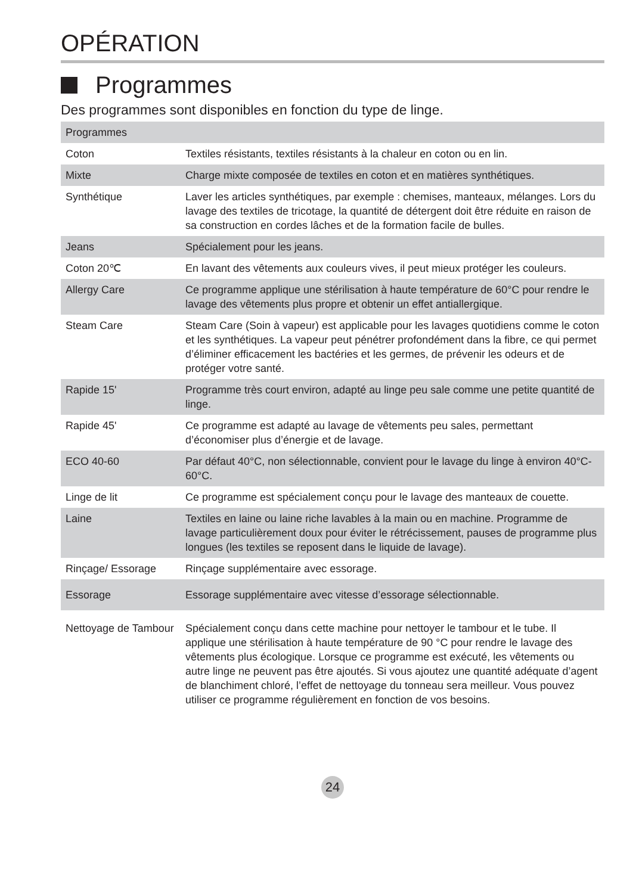OPÉRATION
Programmes
Des programmes sont disponibles en fonction du type de linge.
| Programmes | |
| --- | --- |
| Coton | Textiles résistants, textiles résistants à la chaleur en coton ou en lin. |
| Mixte | Charge mixte composée de textiles en coton et en matières synthétiques. |
| Synthétique | Laver les articles synthétiques, par exemple : chemises, manteaux, mélanges. Lors du lavage des textiles de tricotage, la quantité de détergent doit être réduite en raison de sa construction en cordes lâches et de la formation facile de bulles. |
| Jeans | Spécialement pour les jeans. |
| Coton 20℃ | En lavant des vêtements aux couleurs vives, il peut mieux protéger les couleurs. |
| Allergy Care | Ce programme applique une stérilisation à haute température de 60°C pour rendre le lavage des vêtements plus propre et obtenir un effet antiallergique. |
| Steam Care | Steam Care (Soin à vapeur) est applicable pour les lavages quotidiens comme le coton et les synthétiques. La vapeur peut pénétrer profondément dans la fibre, ce qui permet d’éliminer efficacement les bactéries et les germes, de prévenir les odeurs et de protéger votre santé. |
| Rapide 15' | Programme très court environ, adapté au linge peu sale comme une petite quantité de linge. |
| Rapide 45' | Ce programme est adapté au lavage de vêtements peu sales, permettant d’économiser plus d’énergie et de lavage. |
| ECO 40-60 | Par défaut 40°C, non sélectionnable, convient pour le lavage du linge à environ 40°C-60°C. |
| Linge de lit | Ce programme est spécialement conçu pour le lavage des manteaux de couette. |
| Laine | Textiles en laine ou laine riche lavables à la main ou en machine. Programme de lavage particulièrement doux pour éviter le rétrécissement, pauses de programme plus longues (les textiles se reposent dans le liquide de lavage). |
| Rinçage/ Essorage | Rinçage supplémentaire avec essorage. |
| Essorage | Essorage supplémentaire avec vitesse d’essorage sélectionnable. |
| Nettoyage de Tambour | Spécialement conçu dans cette machine pour nettoyer le tambour et le tube. Il applique une stérilisation à haute température de 90 °C pour rendre le lavage des vêtements plus écologique. Lorsque ce programme est exécuté, les vêtements ou autre linge ne peuvent pas être ajoutés. Si vous ajoutez une quantité adéquate d’agent de blanchiment chloré, l’effet de nettoyage du tonneau sera meilleur. Vous pouvez utiliser ce programme régulièrement en fonction de vos besoins. |
24